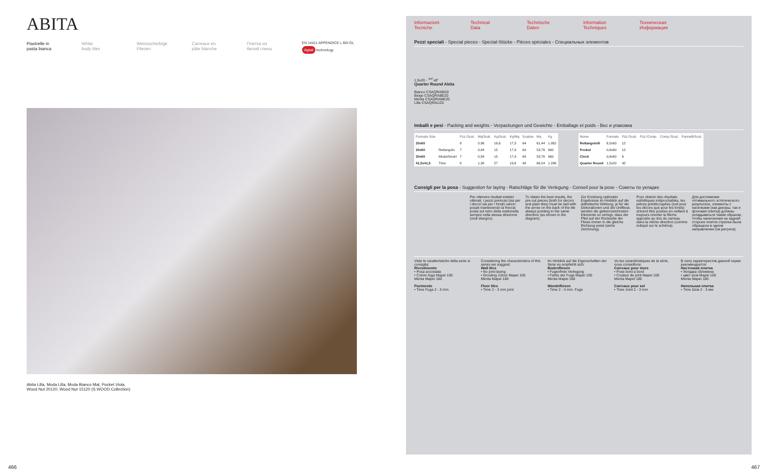ABITA
Piastrelle in
pasta bianca
White
body tiles
Weissscherbige
Fliesen
Carreaux en
pâte blanche
Плитка из
белой глины
EN 14411 APPENDICE L BIII GL
digital technology
Abita Lilla, Moda Lilla, Moda Bianco Mat, Pocket Viola,
Wood Nut 20120, Wood Nut 15120 (S.WOOD Collection)
Informazioni
Tecniche
Technical
Data
Technische
Daten
Information
Techniques
Техническая
Информация
Pezzi speciali - Special pieces - Spezial-Stücke - Pièces spéciales - Специальных элементов
1,5x20 - <sup>3/4"</sup>x8"
Quarter Round Abita
Bianco CSAQRABI20
Beige CSAQRABE20
Menta CSAQRAME20
Lilla CSAQRALI20
Imballi e pesi - Packing and weights - Verpackungen und Gewichte - Emballage et poids - Вес и упаковка
| Formato Size | | Pzz./Scat. | Mq/Scat. | Kg/Scat. | Kg/Mq | Scatole | Mq | Kg |
| --- | --- | --- | --- | --- | --- | --- | --- | --- |
| 20x60 | | 8 | 0,96 | 16,6 | 17,3 | 64 | 61,44 | 1.062 |
| 20x60 | Rettangolo | 7 | 0,84 | 15 | 17,9 | 64 | 53,76 | 960 |
| 20x60 | Moda/Smart | 7 | 0,84 | 15 | 17,9 | 64 | 53,76 | 960 |
| 41,5x41,5 | Time | 8 | 1,38 | 27 | 19,6 | 48 | 66,24 | 1.296 |
| Nome | Formato | Pzz./Scat. | Pzz./Comp. | Comp./Scat. | Pannelli/Scat. |
| --- | --- | --- | --- | --- | --- |
| Rettangolo/6 | 6,5x60 | 12 | | | |
| Pocket | 0,6x60 | 12 | | | |
| Clock | 0,6x60 | 6 | | | |
| Quarter Round | 1,5x20 | 42 | | | |
Consigli per la posa - Suggestion for laying - Ratschläge für die Verlegung - Conseil pour la pose - Советы по укладке
Per ottenere risultati estetici ottimali, i pezzi preincisi (sia per i decori sia per i fondi) vanno posati mantenendo la freccia posta sul retro della mattonella sempre nella stessa direzione (vedi disegno).
To obtain the best results, the pre-cut pieces (both for decors and plain tiles) must be laid with the arrow on the back of the tile always pointing in the same direction (as shown in the diagram).
Zur Erzielung optimaler Ergebnisse im Hinblick auf die ästhetische Wirkung, je für die Dekorationen und die Unifliese, werden die gekennzeichneten Elemente so verlegt, dass der Pfeil auf der Rückseite der Fliese immer in die gleiche Richtung weist (siehe Zeichnung).
Pour obtenir des résultats esthétiques irréprochables, les pièces prédécoupées (soit pour les décors que pour les fonds) doivent être posées en veillant à toujours orienter la flèche apposée au dos du carreau dans la même direction (comme indiqué sur le schéma).
Для достижения оптимального эстетического результата, элементы с насечками (как декоры, так и фоновая плитка) должны укладываться таким образом, чтобы нанесенная на задней стороне плиток стрелка была обращена в одном направлении (см.рисунок).
Viste le caratteristiche della serie si consiglia:
Rivestimento
• Posa accostata
• Colore fuga Mapei 100
Menta Mapei 180
Pavimento
• Time Fuga 2 - 3 mm
Considering the characteristics of this series we suggest:
Wall tiles
• No joint laying
• Grouting colour Mapei 100
Menta Mapei 180
Floor tiles
• Time 2 - 3 mm joint
Im Hinblick auf die Eigenschaften der Serie es empfiehlt sich:
Bodenfliesen
• Fugenfreie Verlegung
• Farbe der Fuge Mapei 100
Menta Mapei 180
Wandnfliesen
• Time 2 - 3 mm. Fuge
Vu les caractéristiques de la série, nous conseillons:
Carreaux pour murs
• Pose bord a bord
• Couleur de joint Mapei 100
Menta Mapei 180
Carreaux pour sol
• Time Joint 2 - 3 mm
В силу характеристик данной серии рекомендуется:
Настенная плитка
• Укладка сближена
• цвет шов Mapei 100
Menta Mapei 180
Напольная плитка
• Time Шов 2 - 3 мм
466 467